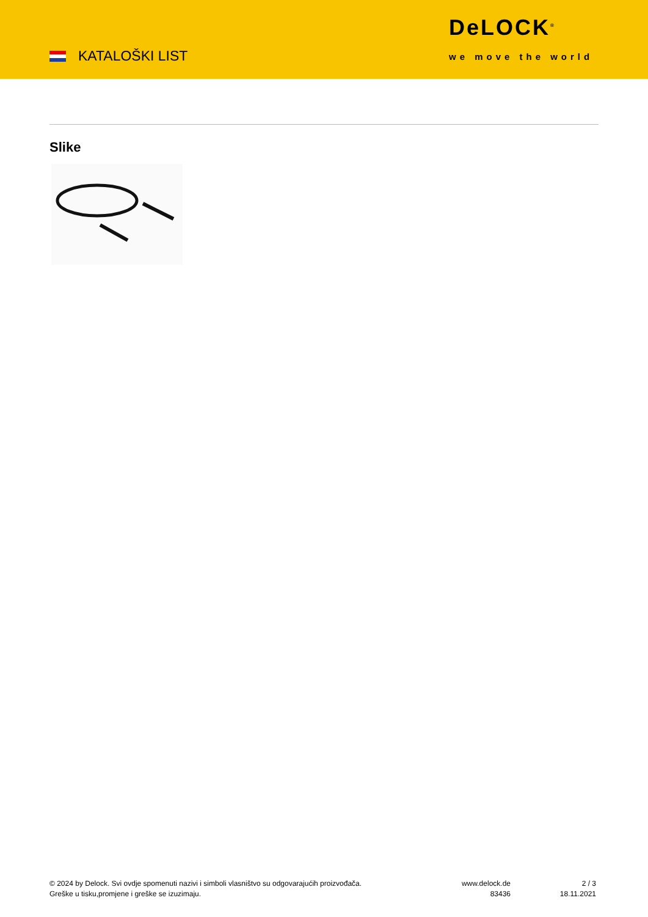KATALOŠKI LIST
DeLOCK<sup>®</sup>
we move the world
Slike
© 2024 by Delock. Svi ovdje spomenuti nazivi i simboli vlasništvo su odgovarajućih proizvođača.
Greške u tisku,promjene i greške se izuzimaju.
www.delock.de
83436
2 / 3
18.11.2021